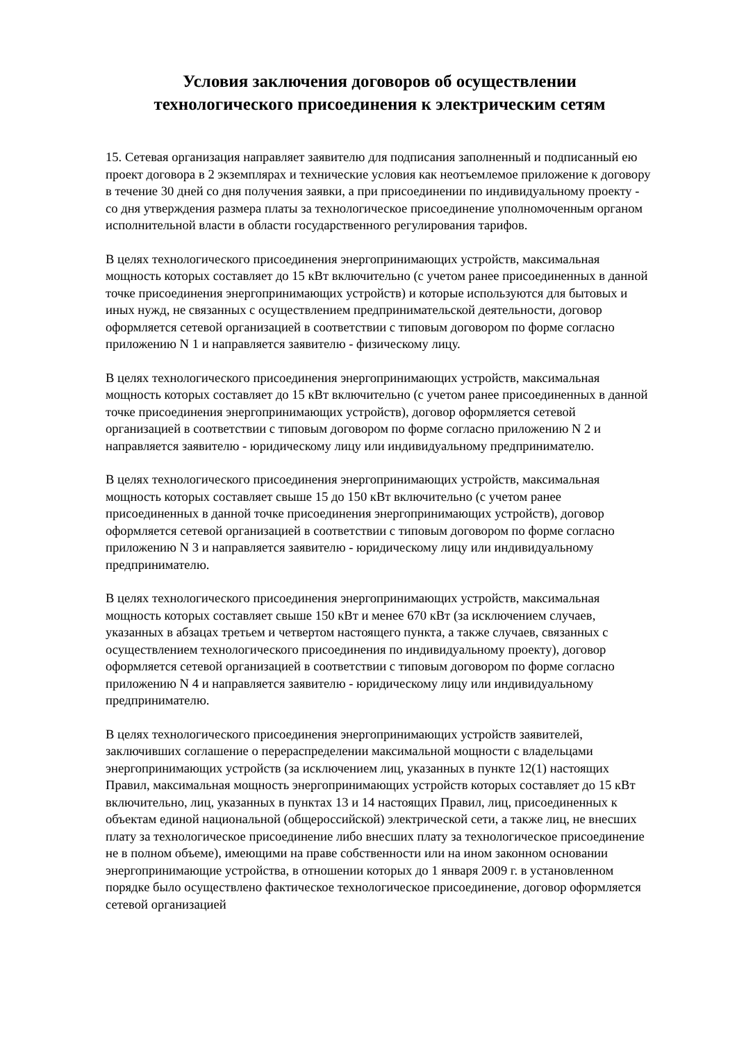Условия заключения договоров об осуществлении
технологического присоединения к электрическим сетям
15. Сетевая организация направляет заявителю для подписания заполненный и подписанный ею проект договора в 2 экземплярах и технические условия как неотъемлемое приложение к договору в течение 30 дней со дня получения заявки, а при присоединении по индивидуальному проекту - со дня утверждения размера платы за технологическое присоединение уполномоченным органом исполнительной власти в области государственного регулирования тарифов.
В целях технологического присоединения энергопринимающих устройств, максимальная мощность которых составляет до 15 кВт включительно (с учетом ранее присоединенных в данной точке присоединения энергопринимающих устройств) и которые используются для бытовых и иных нужд, не связанных с осуществлением предпринимательской деятельности, договор оформляется сетевой организацией в соответствии с типовым договором по форме согласно приложению N 1 и направляется заявителю - физическому лицу.
В целях технологического присоединения энергопринимающих устройств, максимальная мощность которых составляет до 15 кВт включительно (с учетом ранее присоединенных в данной точке присоединения энергопринимающих устройств), договор оформляется сетевой организацией в соответствии с типовым договором по форме согласно приложению N 2 и направляется заявителю - юридическому лицу или индивидуальному предпринимателю.
В целях технологического присоединения энергопринимающих устройств, максимальная мощность которых составляет свыше 15 до 150 кВт включительно (с учетом ранее присоединенных в данной точке присоединения энергопринимающих устройств), договор оформляется сетевой организацией в соответствии с типовым договором по форме согласно приложению N 3 и направляется заявителю - юридическому лицу или индивидуальному предпринимателю.
В целях технологического присоединения энергопринимающих устройств, максимальная мощность которых составляет свыше 150 кВт и менее 670 кВт (за исключением случаев, указанных в абзацах третьем и четвертом настоящего пункта, а также случаев, связанных с осуществлением технологического присоединения по индивидуальному проекту), договор оформляется сетевой организацией в соответствии с типовым договором по форме согласно приложению N 4 и направляется заявителю - юридическому лицу или индивидуальному предпринимателю.
В целях технологического присоединения энергопринимающих устройств заявителей, заключивших соглашение о перераспределении максимальной мощности с владельцами энергопринимающих устройств (за исключением лиц, указанных в пункте 12(1) настоящих Правил, максимальная мощность энергопринимающих устройств которых составляет до 15 кВт включительно, лиц, указанных в пунктах 13 и 14 настоящих Правил, лиц, присоединенных к объектам единой национальной (общероссийской) электрической сети, а также лиц, не внесших плату за технологическое присоединение либо внесших плату за технологическое присоединение не в полном объеме), имеющими на праве собственности или на ином законном основании энергопринимающие устройства, в отношении которых до 1 января 2009 г. в установленном порядке было осуществлено фактическое технологическое присоединение, договор оформляется сетевой организацией